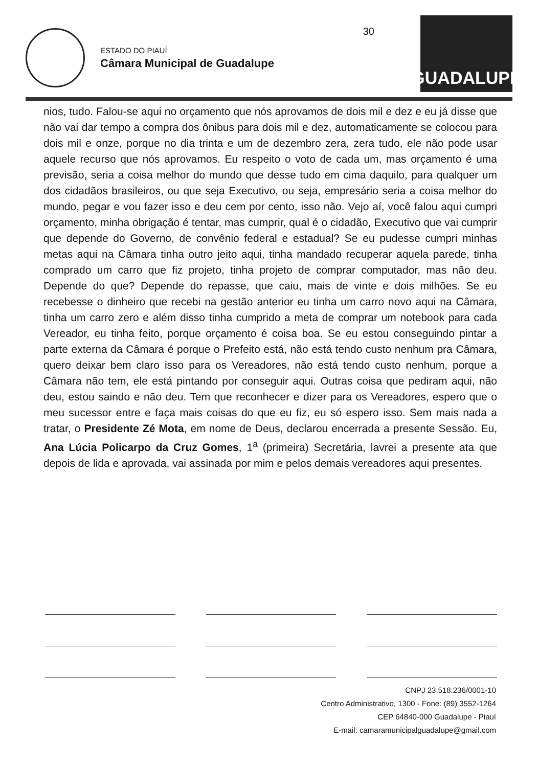ESTADO DO PIAUÍ
Câmara Municipal de Guadalupe
30
GUADALUPE
nios, tudo. Falou-se aqui no orçamento que nós aprovamos de dois mil e dez e eu já disse que não vai dar tempo a compra dos ônibus para dois mil e dez, automaticamente se colocou para dois mil e onze, porque no dia trinta e um de dezembro zera, zera tudo, ele não pode usar aquele recurso que nós aprovamos. Eu respeito o voto de cada um, mas orçamento é uma previsão, seria a coisa melhor do mundo que desse tudo em cima daquilo, para qualquer um dos cidadãos brasileiros, ou que seja Executivo, ou seja, empresário seria a coisa melhor do mundo, pegar e vou fazer isso e deu cem por cento, isso não. Vejo aí, você falou aqui cumpri orçamento, minha obrigação é tentar, mas cumprir, qual é o cidadão, Executivo que vai cumprir que depende do Governo, de convênio federal e estadual? Se eu pudesse cumpri minhas metas aqui na Câmara tinha outro jeito aqui, tinha mandado recuperar aquela parede, tinha comprado um carro que fiz projeto, tinha projeto de comprar computador, mas não deu. Depende do que? Depende do repasse, que caiu, mais de vinte e dois milhões. Se eu recebesse o dinheiro que recebi na gestão anterior eu tinha um carro novo aqui na Câmara, tinha um carro zero e além disso tinha cumprido a meta de comprar um notebook para cada Vereador, eu tinha feito, porque orçamento é coisa boa. Se eu estou conseguindo pintar a parte externa da Câmara é porque o Prefeito está, não está tendo custo nenhum pra Câmara, quero deixar bem claro isso para os Vereadores, não está tendo custo nenhum, porque a Câmara não tem, ele está pintando por conseguir aqui. Outras coisa que pediram aqui, não deu, estou saindo e não deu. Tem que reconhecer e dizer para os Vereadores, espero que o meu sucessor entre e faça mais coisas do que eu fiz, eu só espero isso. Sem mais nada a tratar, o Presidente Zé Mota, em nome de Deus, declarou encerrada a presente Sessão. Eu, Ana Lúcia Policarpo da Cruz Gomes, 1<sup>a</sup> (primeira) Secretária, lavrei a presente ata que depois de lida e aprovada, vai assinada por mim e pelos demais vereadores aqui presentes.
CNPJ 23.518.236/0001-10
Centro Administrativo, 1300 - Fone: (89) 3552-1264
CEP 64840-000 Guadalupe - Piauí
E-mail: camaramunicipalguadalupe@gmail.com